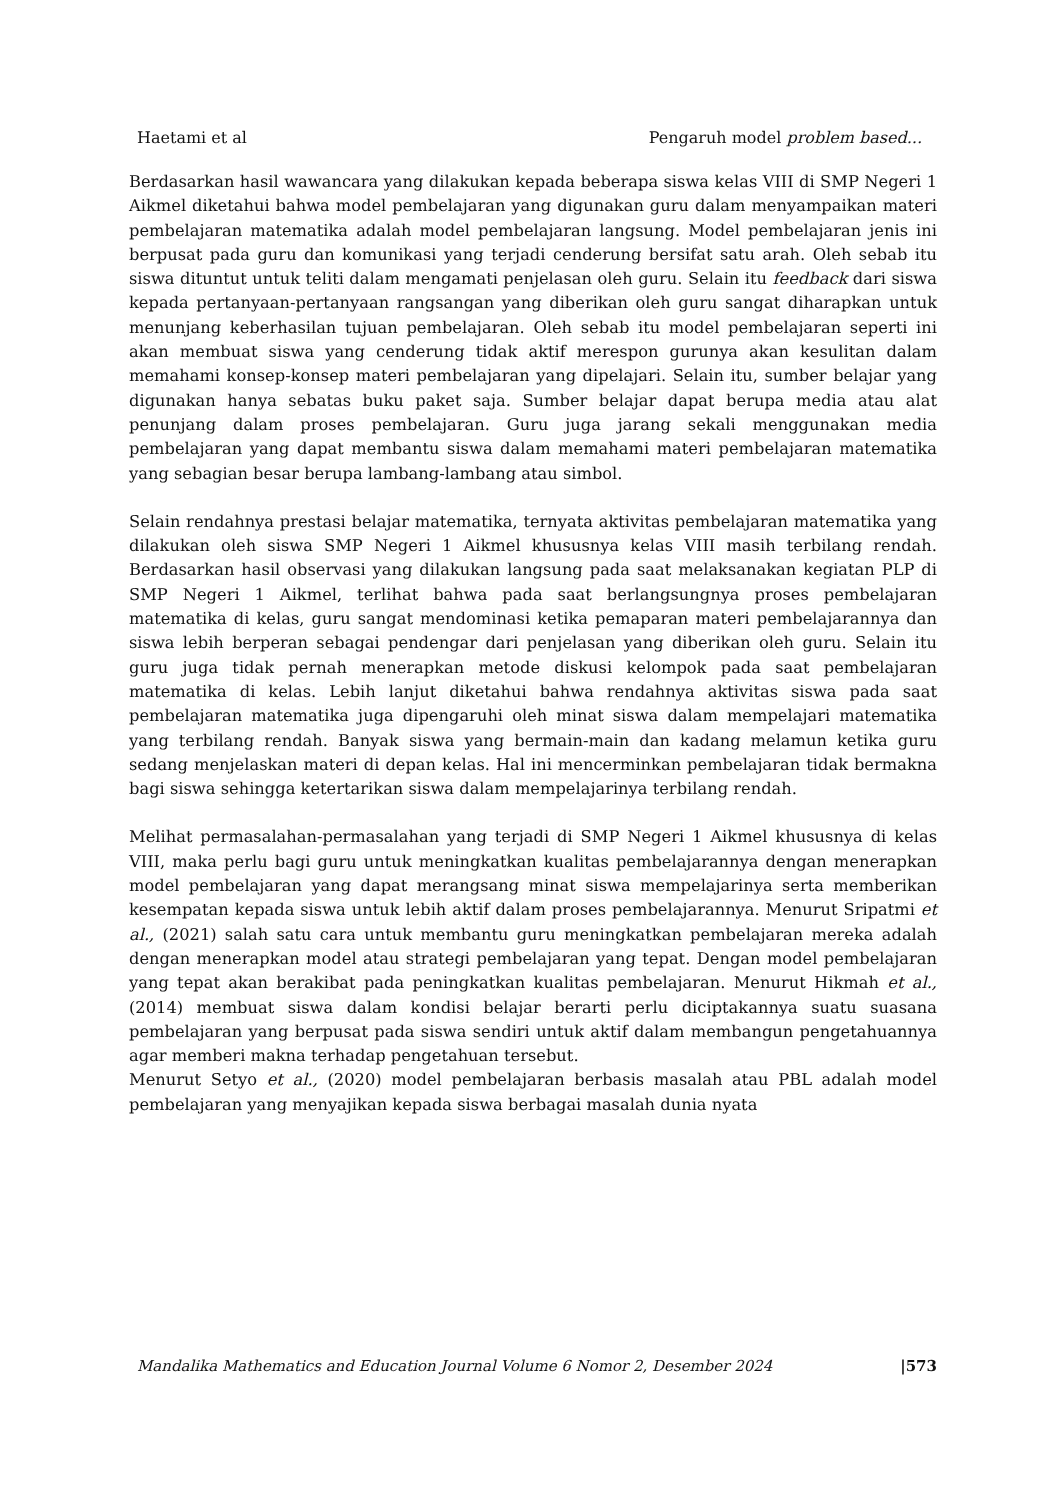Haetami et al Pengaruh model problem based...
Berdasarkan hasil wawancara yang dilakukan kepada beberapa siswa kelas VIII di SMP Negeri 1 Aikmel diketahui bahwa model pembelajaran yang digunakan guru dalam menyampaikan materi pembelajaran matematika adalah model pembelajaran langsung. Model pembelajaran jenis ini berpusat pada guru dan komunikasi yang terjadi cenderung bersifat satu arah. Oleh sebab itu siswa dituntut untuk teliti dalam mengamati penjelasan oleh guru. Selain itu feedback dari siswa kepada pertanyaan-pertanyaan rangsangan yang diberikan oleh guru sangat diharapkan untuk menunjang keberhasilan tujuan pembelajaran. Oleh sebab itu model pembelajaran seperti ini akan membuat siswa yang cenderung tidak aktif merespon gurunya akan kesulitan dalam memahami konsep-konsep materi pembelajaran yang dipelajari. Selain itu, sumber belajar yang digunakan hanya sebatas buku paket saja. Sumber belajar dapat berupa media atau alat penunjang dalam proses pembelajaran. Guru juga jarang sekali menggunakan media pembelajaran yang dapat membantu siswa dalam memahami materi pembelajaran matematika yang sebagian besar berupa lambang-lambang atau simbol.
Selain rendahnya prestasi belajar matematika, ternyata aktivitas pembelajaran matematika yang dilakukan oleh siswa SMP Negeri 1 Aikmel khususnya kelas VIII masih terbilang rendah. Berdasarkan hasil observasi yang dilakukan langsung pada saat melaksanakan kegiatan PLP di SMP Negeri 1 Aikmel, terlihat bahwa pada saat berlangsungnya proses pembelajaran matematika di kelas, guru sangat mendominasi ketika pemaparan materi pembelajarannya dan siswa lebih berperan sebagai pendengar dari penjelasan yang diberikan oleh guru. Selain itu guru juga tidak pernah menerapkan metode diskusi kelompok pada saat pembelajaran matematika di kelas. Lebih lanjut diketahui bahwa rendahnya aktivitas siswa pada saat pembelajaran matematika juga dipengaruhi oleh minat siswa dalam mempelajari matematika yang terbilang rendah. Banyak siswa yang bermain-main dan kadang melamun ketika guru sedang menjelaskan materi di depan kelas. Hal ini mencerminkan pembelajaran tidak bermakna bagi siswa sehingga ketertarikan siswa dalam mempelajarinya terbilang rendah.
Melihat permasalahan-permasalahan yang terjadi di SMP Negeri 1 Aikmel khususnya di kelas VIII, maka perlu bagi guru untuk meningkatkan kualitas pembelajarannya dengan menerapkan model pembelajaran yang dapat merangsang minat siswa mempelajarinya serta memberikan kesempatan kepada siswa untuk lebih aktif dalam proses pembelajarannya. Menurut Sripatmi et al., (2021) salah satu cara untuk membantu guru meningkatkan pembelajaran mereka adalah dengan menerapkan model atau strategi pembelajaran yang tepat. Dengan model pembelajaran yang tepat akan berakibat pada peningkatkan kualitas pembelajaran. Menurut Hikmah et al., (2014) membuat siswa dalam kondisi belajar berarti perlu diciptakannya suatu suasana pembelajaran yang berpusat pada siswa sendiri untuk aktif dalam membangun pengetahuannya agar memberi makna terhadap pengetahuan tersebut.
Menurut Setyo et al., (2020) model pembelajaran berbasis masalah atau PBL adalah model pembelajaran yang menyajikan kepada siswa berbagai masalah dunia nyata
Mandalika Mathematics and Education Journal Volume 6 Nomor 2, Desember 2024 |573